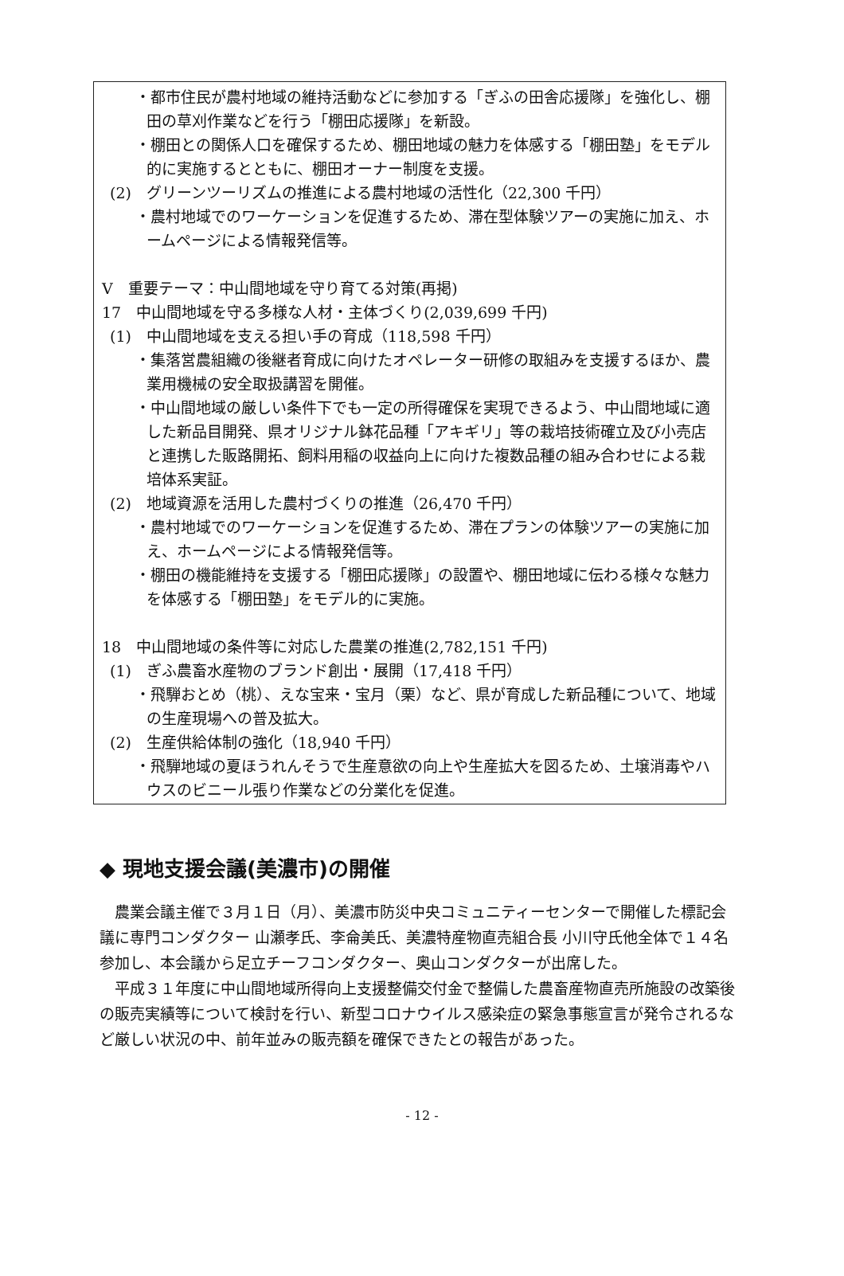・都市住民が農村地域の維持活動などに参加する「ぎふの田舎応援隊」を強化し、棚田の草刈作業などを行う「棚田応援隊」を新設。
・棚田との関係人口を確保するため、棚田地域の魅力を体感する「棚田塾」をモデル的に実施するとともに、棚田オーナー制度を支援。
(2)　グリーンツーリズムの推進による農村地域の活性化（22,300 千円）
・農村地域でのワーケーションを促進するため、滞在型体験ツアーの実施に加え、ホームページによる情報発信等。
V　重要テーマ：中山間地域を守り育てる対策(再掲)
17　中山間地域を守る多様な人材・主体づくり(2,039,699 千円)
(1)　中山間地域を支える担い手の育成（118,598 千円）
・集落営農組織の後継者育成に向けたオペレーター研修の取組みを支援するほか、農業用機械の安全取扱講習を開催。
・中山間地域の厳しい条件下でも一定の所得確保を実現できるよう、中山間地域に適した新品目開発、県オリジナル鉢花品種「アキギリ」等の栽培技術確立及び小売店と連携した販路開拓、飼料用稲の収益向上に向けた複数品種の組み合わせによる栽培体系実証。
(2)　地域資源を活用した農村づくりの推進（26,470 千円）
・農村地域でのワーケーションを促進するため、滞在プランの体験ツアーの実施に加え、ホームページによる情報発信等。
・棚田の機能維持を支援する「棚田応援隊」の設置や、棚田地域に伝わる様々な魅力を体感する「棚田塾」をモデル的に実施。
18　中山間地域の条件等に対応した農業の推進(2,782,151 千円)
(1)　ぎふ農畜水産物のブランド創出・展開（17,418 千円）
・飛騨おとめ（桃）、えな宝来・宝月（栗）など、県が育成した新品種について、地域の生産現場への普及拡大。
(2)　生産供給体制の強化（18,940 千円）
・飛騨地域の夏ほうれんそうで生産意欲の向上や生産拡大を図るため、土壌消毒やハウスのビニール張り作業などの分業化を促進。
◆ 現地支援会議(美濃市)の開催
　農業会議主催で３月１日（月）、美濃市防災中央コミュニティーセンターで開催した標記会議に専門コンダクター 山瀬孝氏、李侖美氏、美濃特産物直売組合長 小川守氏他全体で１４名参加し、本会議から足立チーフコンダクター、奥山コンダクターが出席した。
　平成３１年度に中山間地域所得向上支援整備交付金で整備した農畜産物直売所施設の改築後の販売実績等について検討を行い、新型コロナウイルス感染症の緊急事態宣言が発令されるなど厳しい状況の中、前年並みの販売額を確保できたとの報告があった。
- 12 -